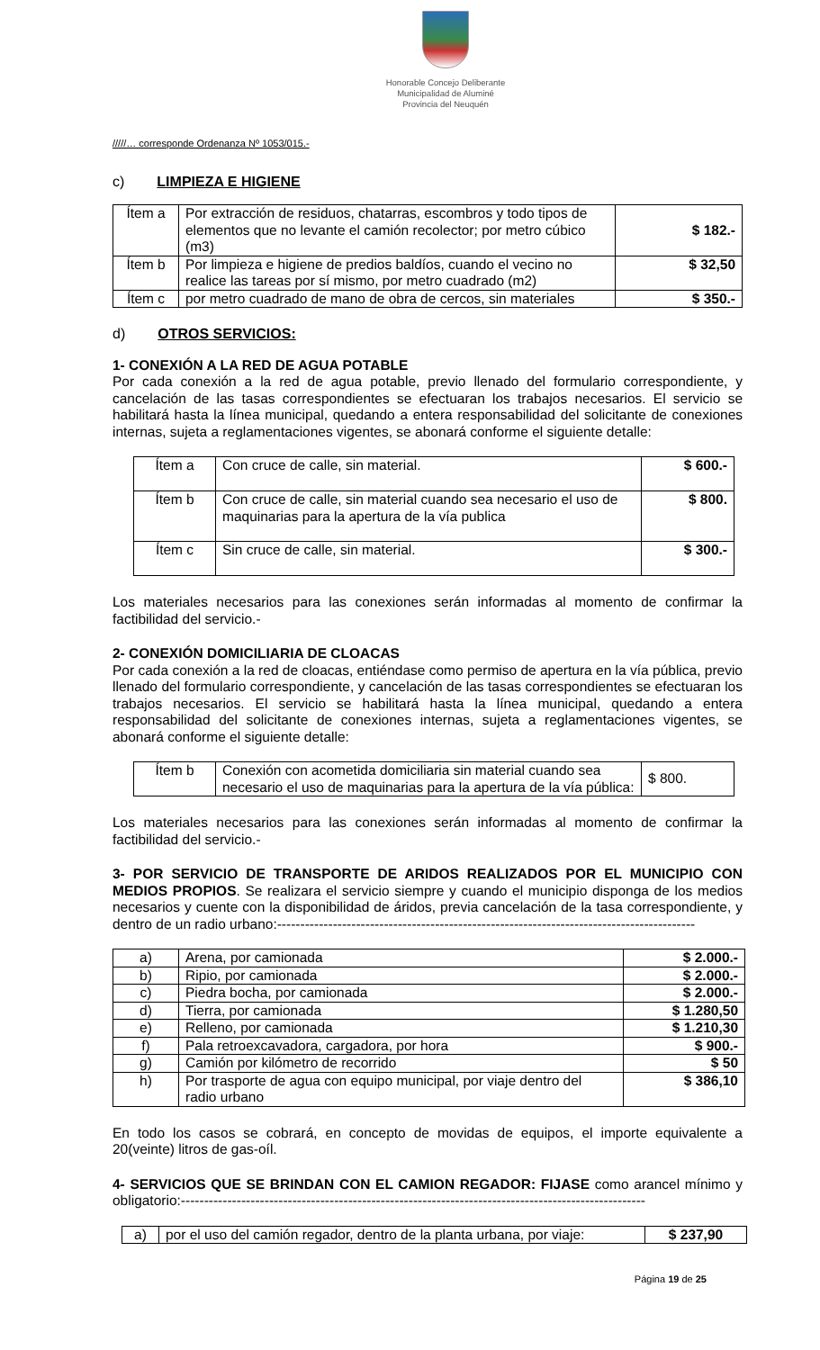Honorable Concejo Deliberante
Municipalidad de Aluminé
Provincia del Neuquén
/////… corresponde Ordenanza Nº 1053/015.-
c) LIMPIEZA E HIGIENE
| Ítem a | Por extracción de residuos, chatarras, escombros y todo tipos de elementos que no levante el camión recolector; por metro cúbico (m3) | $ 182.- |
| Ítem b | Por limpieza e higiene de predios baldíos, cuando el vecino no realice las tareas por sí mismo, por metro cuadrado (m2) | $ 32,50 |
| Ítem c | por metro cuadrado de mano de obra de cercos, sin materiales | $ 350.- |
d) OTROS SERVICIOS:
1- CONEXIÓN A LA RED DE AGUA POTABLE
Por cada conexión a la red de agua potable, previo llenado del formulario correspondiente, y cancelación de las tasas correspondientes se efectuaran los trabajos necesarios. El servicio se habilitará hasta la línea municipal, quedando a entera responsabilidad del solicitante de conexiones internas, sujeta a reglamentaciones vigentes, se abonará conforme el siguiente detalle:
| Ítem a | Con cruce de calle, sin material. | $ 600.- |
| Ítem b | Con cruce de calle, sin material cuando sea necesario el uso de maquinarias para la apertura de la vía publica | $ 800. |
| Ítem c | Sin cruce de calle, sin material. | $ 300.- |
Los materiales necesarios para las conexiones serán informadas al momento de confirmar la factibilidad del servicio.-
2- CONEXIÓN DOMICILIARIA DE CLOACAS
Por cada conexión a la red de cloacas, entiéndase como permiso de apertura en la vía pública, previo llenado del formulario correspondiente, y cancelación de las tasas correspondientes se efectuaran los trabajos necesarios. El servicio se habilitará hasta la línea municipal, quedando a entera responsabilidad del solicitante de conexiones internas, sujeta a reglamentaciones vigentes, se abonará conforme el siguiente detalle:
| Ítem b | Conexión con acometida domiciliaria sin material cuando sea necesario el uso de maquinarias para la apertura de la vía pública: | $ 800. |
Los materiales necesarios para las conexiones serán informadas al momento de confirmar la factibilidad del servicio.-
3- POR SERVICIO DE TRANSPORTE DE ARIDOS REALIZADOS POR EL MUNICIPIO CON MEDIOS PROPIOS. Se realizara el servicio siempre y cuando el municipio disponga de los medios necesarios y cuente con la disponibilidad de áridos, previa cancelación de la tasa correspondiente, y dentro de un radio urbano:------------------------------------------------------------------------------------------
| a) | Arena, por camionada | $ 2.000.- |
| b) | Ripio, por camionada | $ 2.000.- |
| c) | Piedra bocha, por camionada | $ 2.000.- |
| d) | Tierra, por camionada | $ 1.280,50 |
| e) | Relleno, por camionada | $ 1.210,30 |
| f) | Pala retroexcavadora, cargadora, por hora | $ 900.- |
| g) | Camión por kilómetro de recorrido | $ 50 |
| h) | Por trasporte de agua con equipo municipal, por viaje dentro del radio urbano | $ 386,10 |
En todo los casos se cobrará, en concepto de movidas de equipos, el importe equivalente a 20(veinte) litros de gas-oíl.
4- SERVICIOS QUE SE BRINDAN CON EL CAMION REGADOR: FIJASE como arancel mínimo y obligatorio:----------------------------------------------------------------------------------------------------
| a) | por el uso del camión regador, dentro de la planta urbana, por viaje: | $ 237,90 |
Página 19 de 25